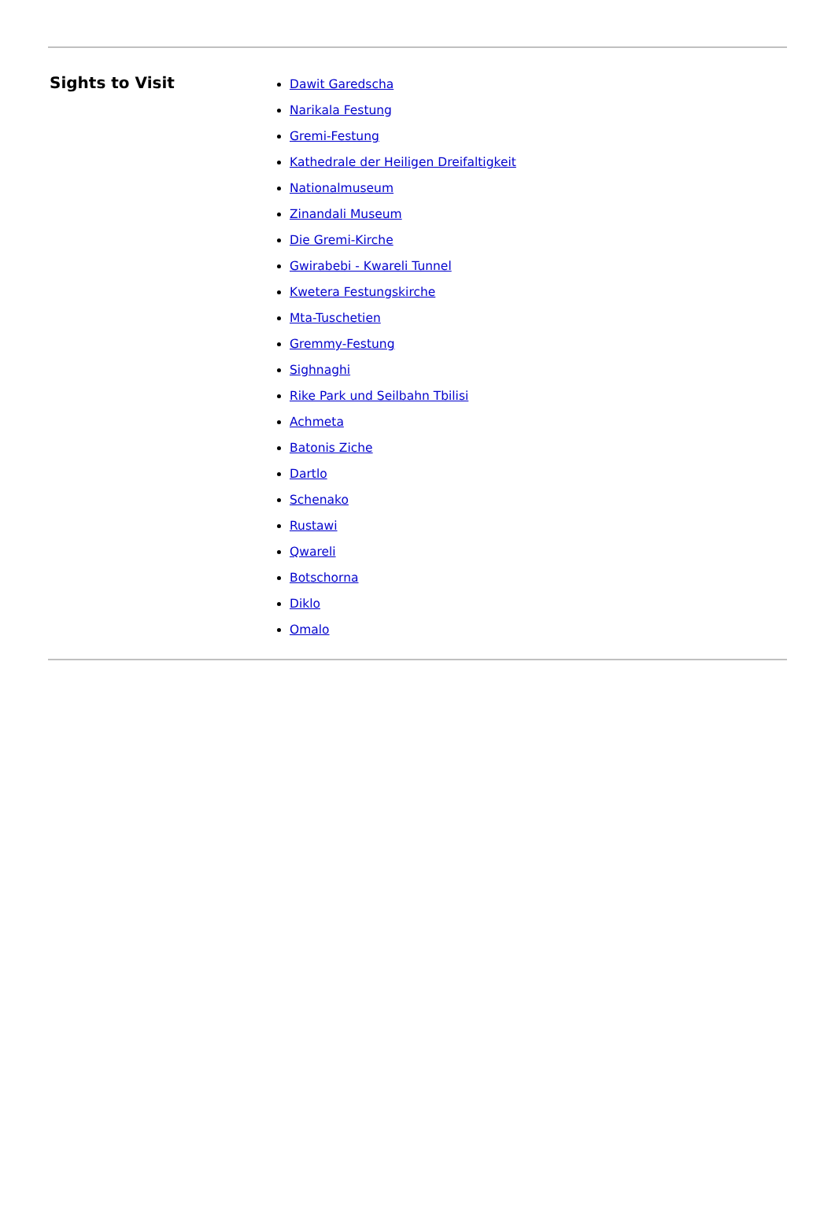Sights to Visit
Dawit Garedscha
Narikala Festung
Gremi-Festung
Kathedrale der Heiligen Dreifaltigkeit
Nationalmuseum
Zinandali Museum
Die Gremi-Kirche
Gwirabebi - Kwareli Tunnel
Kwetera Festungskirche
Mta-Tuschetien
Gremmy-Festung
Sighnaghi
Rike Park und Seilbahn Tbilisi
Achmeta
Batonis Ziche
Dartlo
Schenako
Rustawi
Qwareli
Botschorna
Diklo
Omalo